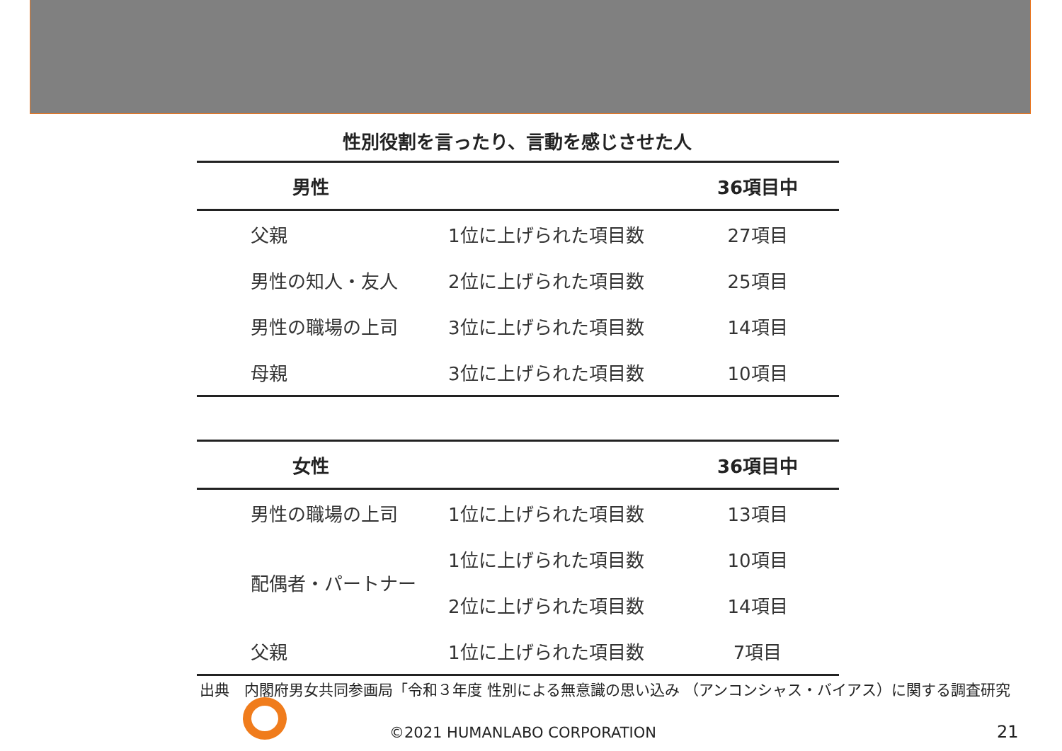性別役割を言ったり、言動を感じさせた人
| 男性 | | 36項目中 |
| --- | --- | --- |
| 父親 | 1位に上げられた項目数 | 27項目 |
| 男性の知人・友人 | 2位に上げられた項目数 | 25項目 |
| 男性の職場の上司 | 3位に上げられた項目数 | 14項目 |
| 母親 | 3位に上げられた項目数 | 10項目 |
| 女性 | | 36項目中 |
| --- | --- | --- |
| 男性の職場の上司 | 1位に上げられた項目数 | 13項目 |
| 配偶者・パートナー | 1位に上げられた項目数 | 10項目 |
| | 2位に上げられた項目数 | 14項目 |
| 父親 | 1位に上げられた項目数 | 7項目 |
出典　内閣府男女共同参画局「令和３年度 性別による無意識の思い込み （アンコンシャス・バイアス）に関する調査研究
©2021 HUMANLABO CORPORATION 21